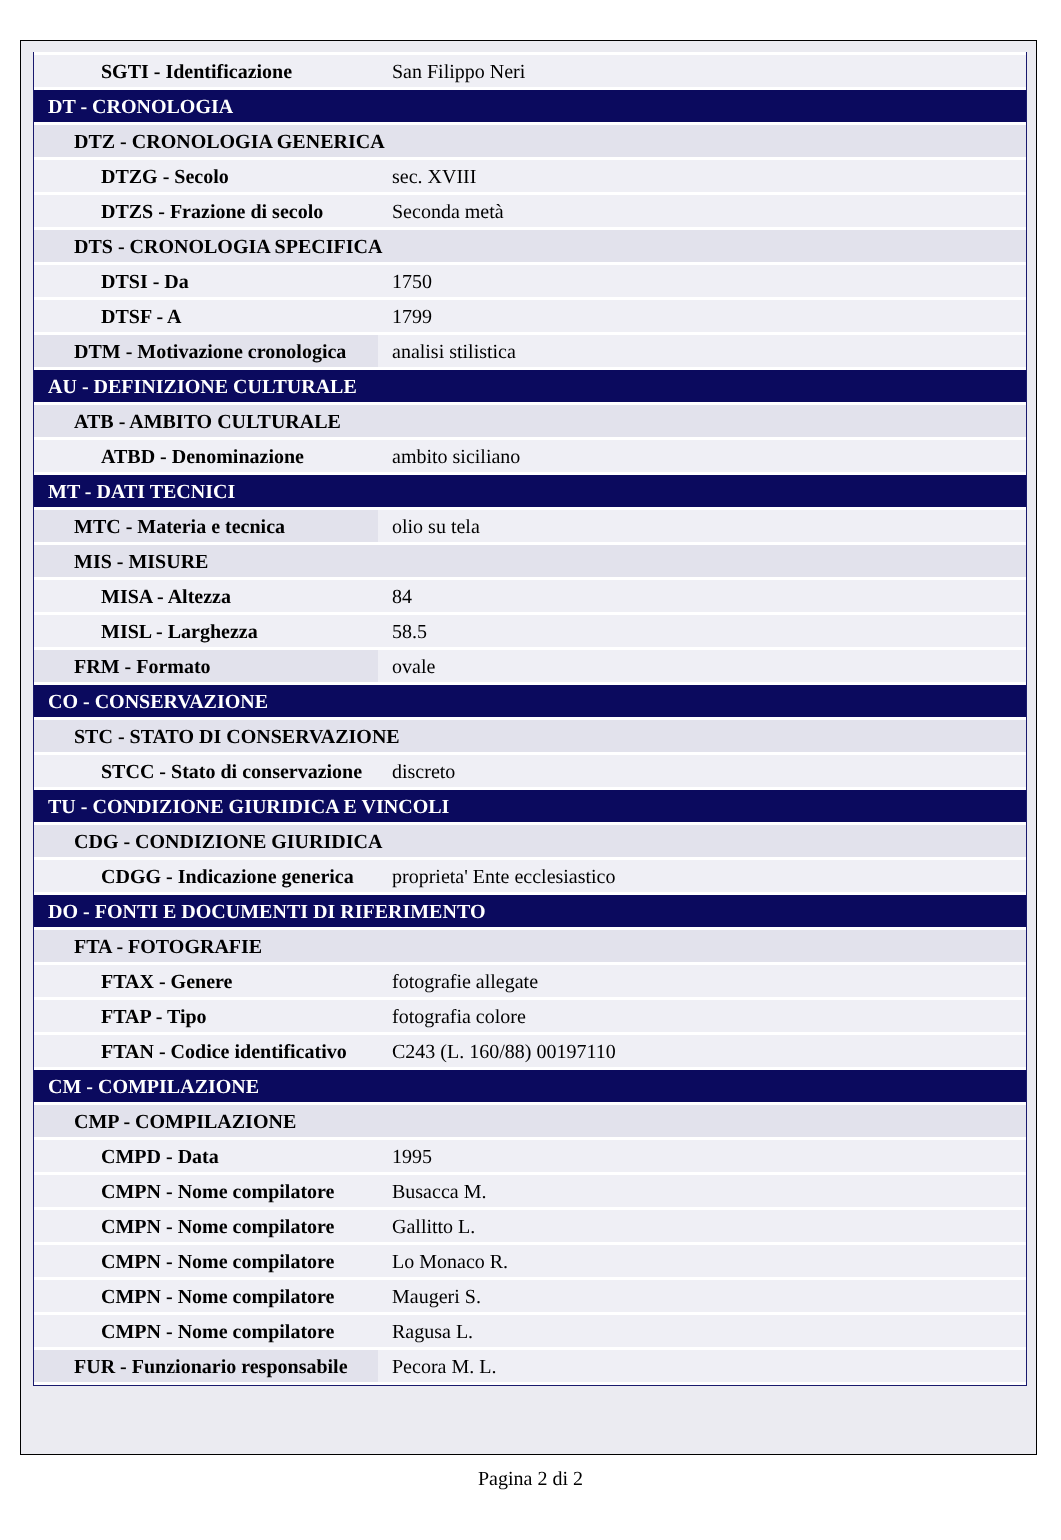| SGTI - Identificazione | San Filippo Neri |
| DT - CRONOLOGIA | |
| DTZ - CRONOLOGIA GENERICA | |
| DTZG - Secolo | sec. XVIII |
| DTZS - Frazione di secolo | Seconda metà |
| DTS - CRONOLOGIA SPECIFICA | |
| DTSI - Da | 1750 |
| DTSF - A | 1799 |
| DTM - Motivazione cronologica | analisi stilistica |
| AU - DEFINIZIONE CULTURALE | |
| ATB - AMBITO CULTURALE | |
| ATBD - Denominazione | ambito siciliano |
| MT - DATI TECNICI | |
| MTC - Materia e tecnica | olio su tela |
| MIS - MISURE | |
| MISA - Altezza | 84 |
| MISL - Larghezza | 58.5 |
| FRM - Formato | ovale |
| CO - CONSERVAZIONE | |
| STC - STATO DI CONSERVAZIONE | |
| STCC - Stato di conservazione | discreto |
| TU - CONDIZIONE GIURIDICA E VINCOLI | |
| CDG - CONDIZIONE GIURIDICA | |
| CDGG - Indicazione generica | proprieta' Ente ecclesiastico |
| DO - FONTI E DOCUMENTI DI RIFERIMENTO | |
| FTA - FOTOGRAFIE | |
| FTAX - Genere | fotografie allegate |
| FTAP - Tipo | fotografia colore |
| FTAN - Codice identificativo | C243 (L. 160/88) 00197110 |
| CM - COMPILAZIONE | |
| CMP - COMPILAZIONE | |
| CMPD - Data | 1995 |
| CMPN - Nome compilatore | Busacca M. |
| CMPN - Nome compilatore | Gallitto L. |
| CMPN - Nome compilatore | Lo Monaco R. |
| CMPN - Nome compilatore | Maugeri S. |
| CMPN - Nome compilatore | Ragusa L. |
| FUR - Funzionario responsabile | Pecora M. L. |
Pagina 2 di 2